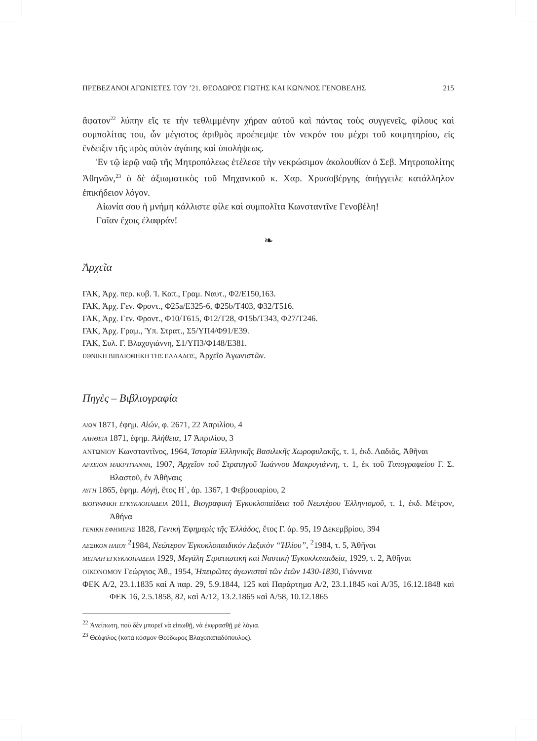ΠΡΕΒΕΖΑΝΟΙ ΑΓΩΝΙΣΤΕΣ ΤΟΥ ’21. ΘΕΟΔΩΡΟΣ ΓΙΩΤΗΣ ΚΑΙ ΚΩΝ/ΝΟΣ ΓΕΝΟΒΕΛΗΣ 215
ἄφατον<sup>22</sup> λύπην εἴς τε τὴν τεθλιμμένην χήραν αὐτοῦ καὶ πάντας τοὺς συγγενεῖς, φίλους καὶ συμπολίτας του, ὧν μέγιστος ἀριθμὸς προέπεμψε τὸν νεκρόν του μέχρι τοῦ κοιμητηρίου, εἰς ἔνδειξιν τῆς πρὸς αὐτὸν ἀγάπης καὶ ὑπολήψεως.
Ἐν τῷ ἱερῷ ναῷ τῆς Μητροπόλεως ἐτέλεσε τὴν νεκρώσιμον ἀκολουθίαν ὁ Σεβ. Μητροπολίτης Ἀθηνῶν,<sup>23</sup> ὁ δὲ ἀξιωματικὸς τοῦ Μηχανικοῦ κ. Χαρ. Χρυσοβέργης ἀπήγγειλε κατάλληλον ἐπικήδειον λόγον.
Αἰωνία σου ἡ μνήμη κάλλιστε φίλε καὶ συμπολῖτα Κωνσταντῖνε Γενοβέλη!
Γαῖαν ἔχοις ἐλαφράν!
❧
Ἀρχεῖα
ΓΑΚ, Ἀρχ. περ. κυβ. Ἰ. Καπ., Γραμ. Ναυτ., Φ2/Ε150,163.
ΓΑΚ, Ἀρχ. Γεν. Φροντ., Φ25a/Ε325-6, Φ25b/Τ403, Φ32/Τ516.
ΓΑΚ, Ἀρχ. Γεν. Φροντ., Φ10/Τ615, Φ12/Τ28, Φ15b/Τ343, Φ27/Τ246.
ΓΑΚ, Ἀρχ. Γραμ., Ὑπ. Στρατ., Σ5/ΥΠ4/Φ91/Ε39.
ΓΑΚ, Συλ. Γ. Βλαχογιάννη, Σ1/ΥΠ3/Φ148/Ε381.
ΕΘΝΙΚΗ ΒΙΒΛΙΟΘΗΚΗ ΤΗΣ ΕΛΛΑΔΟΣ, Ἀρχεῖο Ἀγωνιστῶν.
Πηγὲς – Βιβλιογραφία
ΑΙΩΝ 1871, ἐφημ. Αἰών, φ. 2671, 22 Ἀπριλίου, 4
ΑΛΗΘΕΙΑ 1871, ἐφημ. Ἀλήθεια, 17 Ἀπριλίου, 3
ΑΝΤΩΝΙΟΥ Κωνσταντῖνος, 1964, Ἱστορία Ἑλληνικῆς Βασιλικῆς Χωροφυλακῆς, τ. 1, ἐκδ. Λαδιᾶς, Ἀθῆναι
ΑΡΧΕΙΟΝ ΜΑΚΡΥΓΙΑΝΝΗ, 1907, Ἀρχεῖον τοῦ Στρατηγοῦ Ἰωάννου Μακρυγιάννη, τ. 1, ἐκ τοῦ Τυπογραφείου Γ. Σ. Βλαστοῦ, ἐν Ἀθῆναις
ΑΥΓΗ 1865, ἐφημ. Αὐγή, ἔτος Η΄, ἀρ. 1367, 1 Φεβρουαρίου, 2
ΒΙΟΓΡΑΦΙΚΗ ΕΓΚΥΚΛΟΠΑΙΔΕΙΑ 2011, Βιογραφικὴ Ἐγκυκλοπαίδεια τοῦ Νεωτέρου Ἑλληνισμοῦ, τ. 1, ἐκδ. Μέτρον, Ἀθήνα
ΓΕΝΙΚΗ ΕΦΗΜΕΡΙΣ 1828, Γενικὴ Ἐφημερὶς τῆς Ἑλλάδος, ἔτος Γ. ἀρ. 95, 19 Δεκεμβρίου, 394
ΛΕΞΙΚΟΝ ΗΛΙΟΥ <sup>2</sup>1984, Νεώτερον Ἐγκυκλοπαιδικὸν Λεξικὸν “Ἡλίου”, <sup>2</sup>1984, τ. 5, Ἀθῆναι
ΜΕΓΑΛΗ ΕΓΚΥΚΛΟΠΑΙΔΕΙΑ 1929, Μεγάλη Στρατιωτικὴ καὶ Ναυτικὴ Ἐγκυκλοπαιδεία, 1929, τ. 2, Ἀθῆναι
ΟΙΚΟΝΟΜΟΥ Γεώργιος Ἀθ., 1954, Ἠπειρῶτες ἀγωνισταὶ τῶν ἐτῶν 1430-1830, Γιάννινα
ΦΕΚ Α/2, 23.1.1835 καὶ Α παρ. 29, 5.9.1844, 125 καὶ Παράρτημα Α/2, 23.1.1845 καὶ Α/35, 16.12.1848 καὶ ΦΕΚ 16, 2.5.1858, 82, καὶ Α/12, 13.2.1865 καὶ Α/58, 10.12.1865
<sup>22</sup> Ἀνείπωτη, ποὺ δὲν μπορεῖ νὰ εἰπωθῇ, νὰ ἐκφρασθῇ μὲ λόγια.
<sup>23</sup> Θεόφιλος (κατὰ κόσμον Θεόδωρος Βλαχοπαπαδόπουλος).